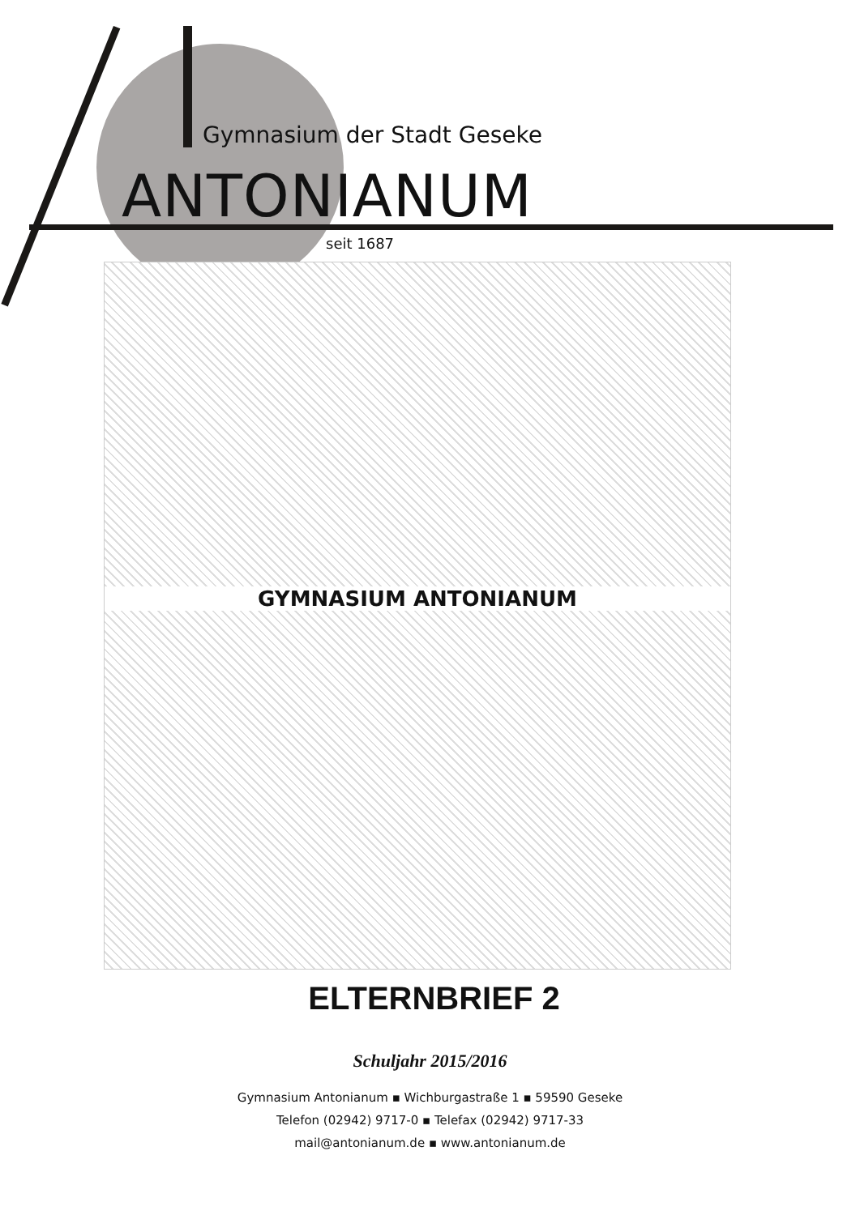Gymnasium der Stadt Geseke
ANTONIANUM
seit 1687
GYMNASIUM ANTONIANUM
ELTERNBRIEF 2
Schuljahr 2015/2016
Gymnasium Antonianum ▪ Wichburgastraße 1 ▪ 59590 Geseke
Telefon (02942) 9717-0 ▪ Telefax (02942) 9717-33
mail@antonianum.de ▪ www.antonianum.de